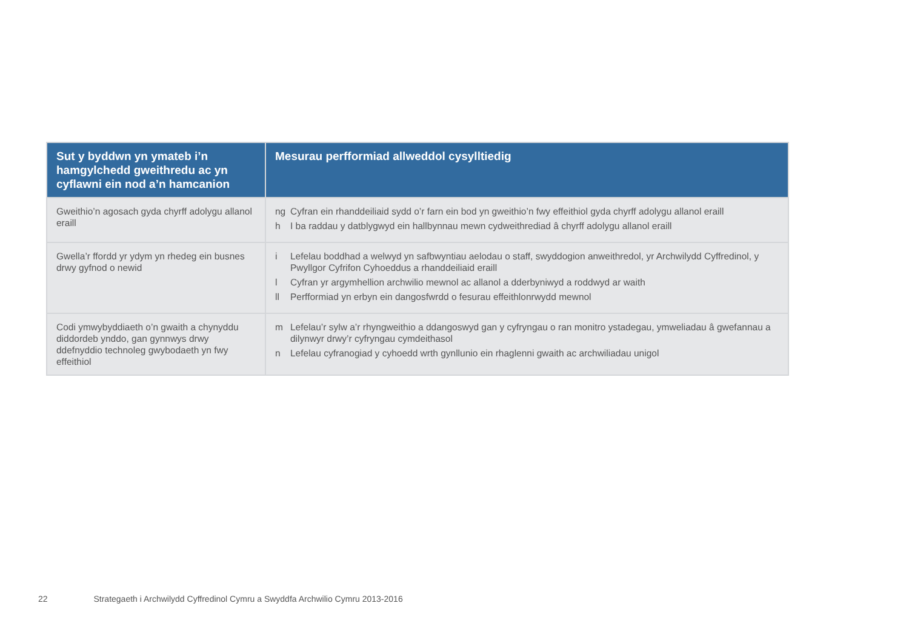| Sut y byddwn yn ymateb i’n hamgylchedd gweithredu ac yn cyflawni ein nod a’n hamcanion | Mesurau perfformiad allweddol cysylltiedig |
| --- | --- |
| Gweithio’n agosach gyda chyrff adolygu allanol eraill | ng Cyfran ein rhanddeiliaid sydd o’r farn ein bod yn gweithio’n fwy effeithiol gyda chyrff adolygu allanol eraill h I ba raddau y datblygwyd ein hallbynnau mewn cydweithrediad â chyrff adolygu allanol eraill |
| Gwella’r ffordd yr ydym yn rhedeg ein busnes drwy gyfnod o newid | i Lefelau boddhad a welwyd yn safbwyntiau aelodau o staff, swyddogion anweithredol, yr Archwilydd Cyffredinol, y Pwyllgor Cyfrifon Cyhoeddus a rhanddeiliaid eraill l Cyfran yr argymhellion archwilio mewnol ac allanol a dderbyniwyd a roddwyd ar waith ll Perfformiad yn erbyn ein dangosfwrdd o fesurau effeithlonrwydd mewnol |
| Codi ymwybyddiaeth o’n gwaith a chynyddu diddordeb ynddo, gan gynnwys drwy ddefnyddio technoleg gwybodaeth yn fwy effeithiol | m Lefelau’r sylw a’r rhyngweithio a ddangoswyd gan y cyfryngau o ran monitro ystadegau, ymweliadau â gwefannau a dilynwyr drwy’r cyfryngau cymdeithasol n Lefelau cyfranogiad y cyhoedd wrth gynllunio ein rhaglenni gwaith ac archwiliadau unigol |
22 Strategaeth i Archwilydd Cyffredinol Cymru a Swyddfa Archwilio Cymru 2013-2016